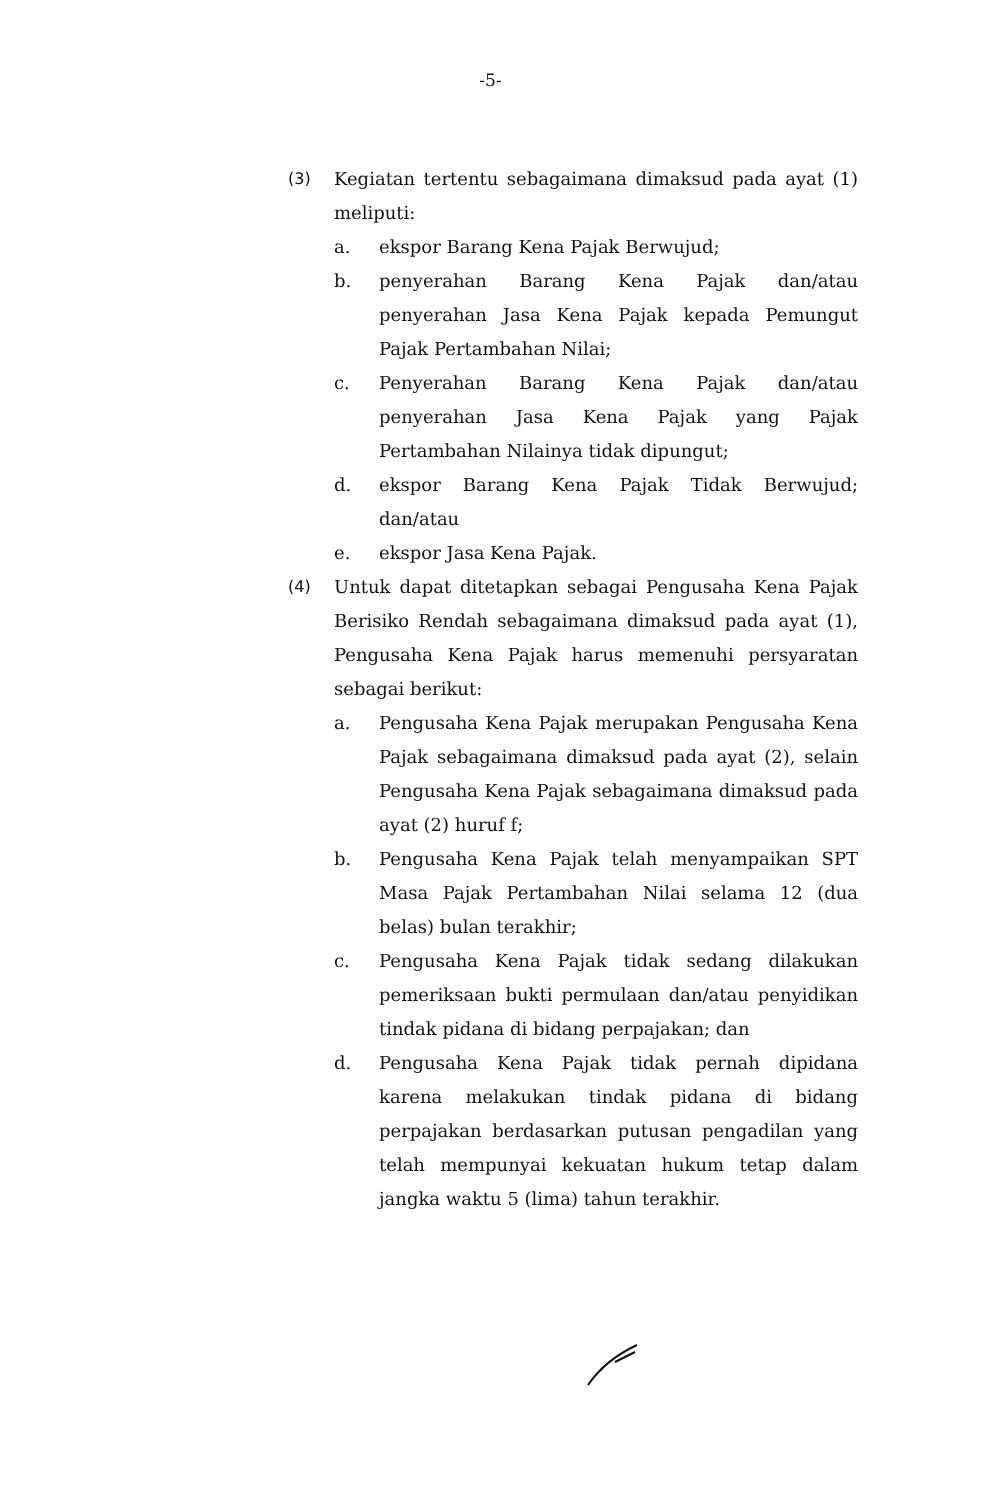-5-
(3) Kegiatan tertentu sebagaimana dimaksud pada ayat (1) meliputi:
a. ekspor Barang Kena Pajak Berwujud;
b. penyerahan Barang Kena Pajak dan/atau penyerahan Jasa Kena Pajak kepada Pemungut Pajak Pertambahan Nilai;
c. Penyerahan Barang Kena Pajak dan/atau penyerahan Jasa Kena Pajak yang Pajak Pertambahan Nilainya tidak dipungut;
d. ekspor Barang Kena Pajak Tidak Berwujud; dan/atau
e. ekspor Jasa Kena Pajak.
(4) Untuk dapat ditetapkan sebagai Pengusaha Kena Pajak Berisiko Rendah sebagaimana dimaksud pada ayat (1), Pengusaha Kena Pajak harus memenuhi persyaratan sebagai berikut:
a. Pengusaha Kena Pajak merupakan Pengusaha Kena Pajak sebagaimana dimaksud pada ayat (2), selain Pengusaha Kena Pajak sebagaimana dimaksud pada ayat (2) huruf f;
b. Pengusaha Kena Pajak telah menyampaikan SPT Masa Pajak Pertambahan Nilai selama 12 (dua belas) bulan terakhir;
c. Pengusaha Kena Pajak tidak sedang dilakukan pemeriksaan bukti permulaan dan/atau penyidikan tindak pidana di bidang perpajakan; dan
d. Pengusaha Kena Pajak tidak pernah dipidana karena melakukan tindak pidana di bidang perpajakan berdasarkan putusan pengadilan yang telah mempunyai kekuatan hukum tetap dalam jangka waktu 5 (lima) tahun terakhir.